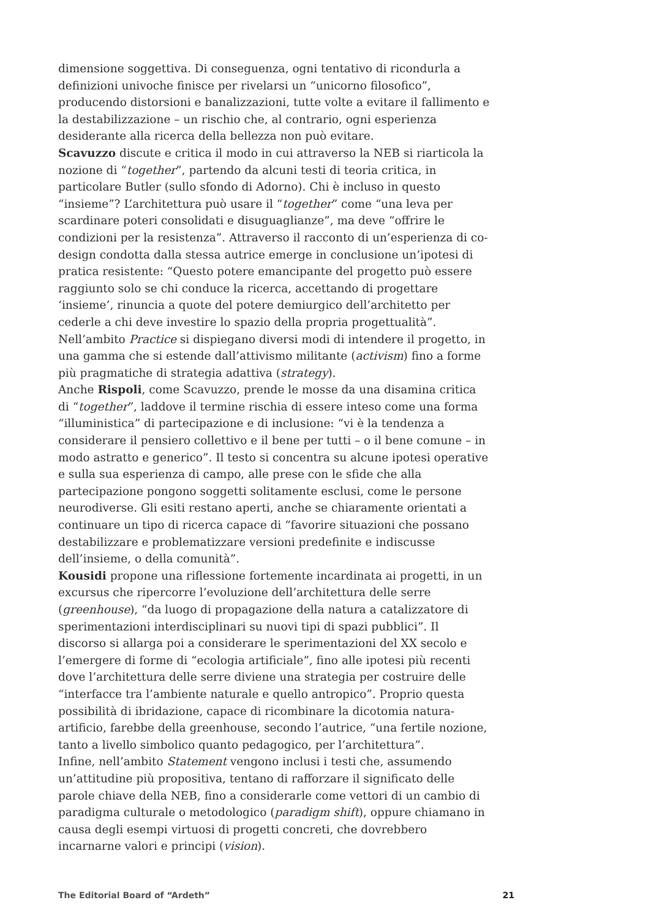dimensione soggettiva. Di conseguenza, ogni tentativo di ricondurla a definizioni univoche finisce per rivelarsi un “unicorno filosofico”, producendo distorsioni e banalizzazioni, tutte volte a evitare il fallimento e la destabilizzazione – un rischio che, al contrario, ogni esperienza desiderante alla ricerca della bellezza non può evitare.
Scavuzzo discute e critica il modo in cui attraverso la NEB si riarticola la nozione di “together”, partendo da alcuni testi di teoria critica, in particolare Butler (sullo sfondo di Adorno). Chi è incluso in questo “insieme”? L’architettura può usare il “together” come “una leva per scardinare poteri consolidati e disuguaglianze”, ma deve “offrire le condizioni per la resistenza”. Attraverso il racconto di un’esperienza di co-design condotta dalla stessa autrice emerge in conclusione un’ipotesi di pratica resistente: “Questo potere emancipante del progetto può essere raggiunto solo se chi conduce la ricerca, accettando di progettare ‘insieme’, rinuncia a quote del potere demiurgico dell’architetto per cederle a chi deve investire lo spazio della propria progettualità”.
Nell’ambito Practice si dispiegano diversi modi di intendere il progetto, in una gamma che si estende dall’attivismo militante (activism) fino a forme più pragmatiche di strategia adattiva (strategy).
Anche Rispoli, come Scavuzzo, prende le mosse da una disamina critica di “together”, laddove il termine rischia di essere inteso come una forma “illuministica” di partecipazione e di inclusione: “vi è la tendenza a considerare il pensiero collettivo e il bene per tutti – o il bene comune – in modo astratto e generico”. Il testo si concentra su alcune ipotesi operative e sulla sua esperienza di campo, alle prese con le sfide che alla partecipazione pongono soggetti solitamente esclusi, come le persone neurodiverse. Gli esiti restano aperti, anche se chiaramente orientati a continuare un tipo di ricerca capace di “favorire situazioni che possano destabilizzare e problematizzare versioni predefinite e indiscusse dell’insieme, o della comunità”.
Kousidi propone una riflessione fortemente incardinata ai progetti, in un excursus che ripercorre l’evoluzione dell’architettura delle serre (greenhouse), “da luogo di propagazione della natura a catalizzatore di sperimentazioni interdisciplinari su nuovi tipi di spazi pubblici”. Il discorso si allarga poi a considerare le sperimentazioni del XX secolo e l’emergere di forme di “ecologia artificiale”, fino alle ipotesi più recenti dove l’architettura delle serre diviene una strategia per costruire delle “interfacce tra l’ambiente naturale e quello antropico”. Proprio questa possibilità di ibridazione, capace di ricombinare la dicotomia natura-artificio, farebbe della greenhouse, secondo l’autrice, “una fertile nozione, tanto a livello simbolico quanto pedagogico, per l’architettura”.
Infine, nell’ambito Statement vengono inclusi i testi che, assumendo un’attitudine più propositiva, tentano di rafforzare il significato delle parole chiave della NEB, fino a considerarle come vettori di un cambio di paradigma culturale o metodologico (paradigm shift), oppure chiamano in causa degli esempi virtuosi di progetti concreti, che dovrebbero incarnarne valori e principi (vision).
The Editorial Board of “Ardeth” 21